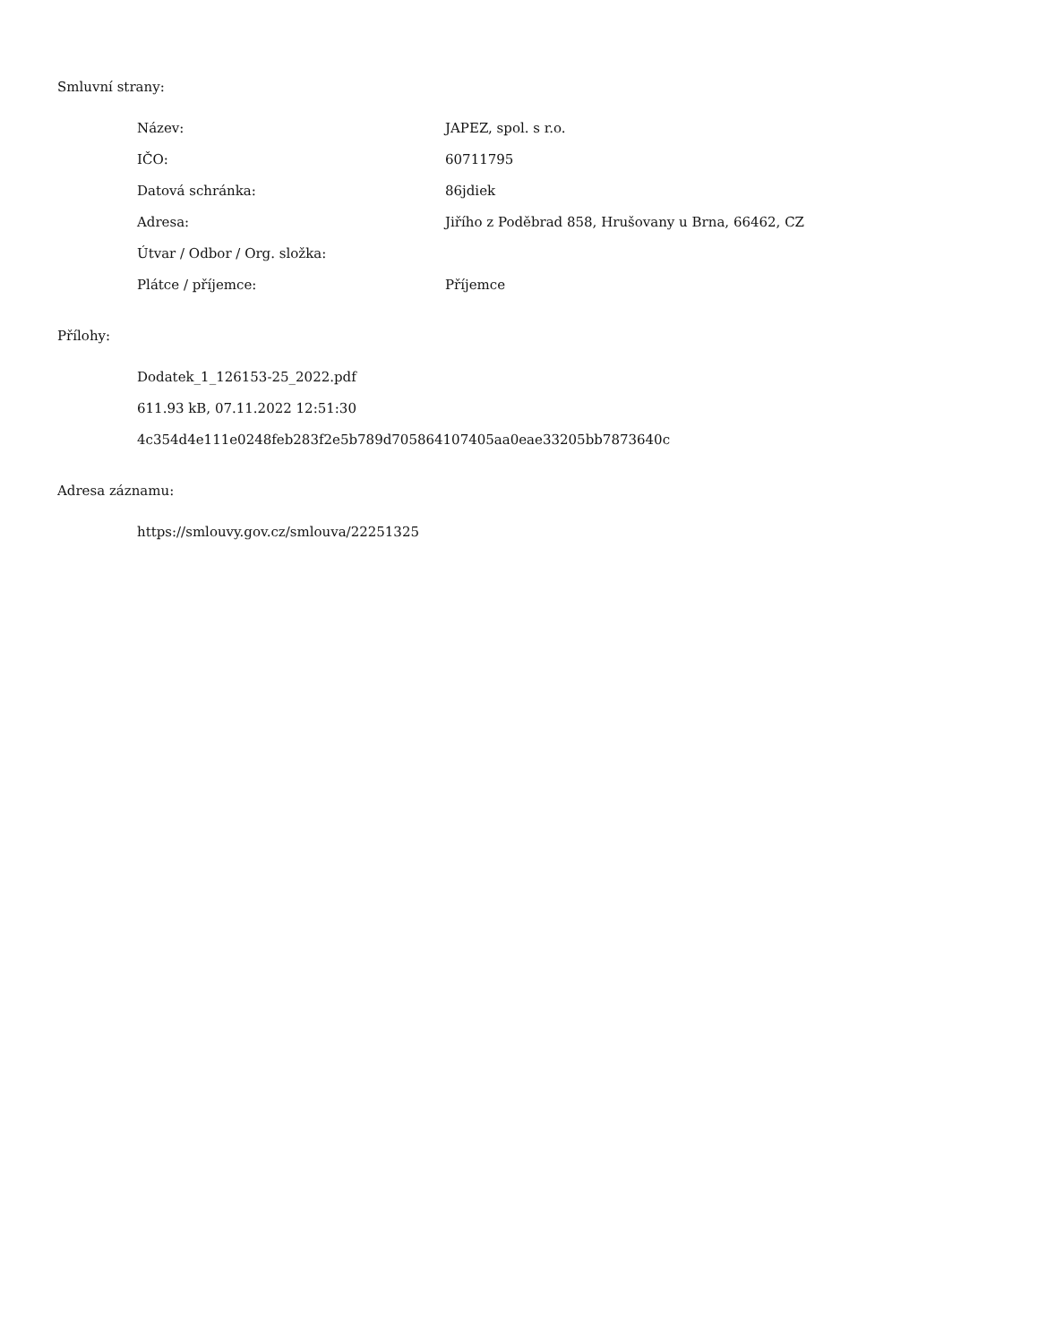Smluvní strany:
| Název: | JAPEZ, spol. s r.o. |
| IČO: | 60711795 |
| Datová schránka: | 86jdiek |
| Adresa: | Jiřího z Poděbrad 858, Hrušovany u Brna, 66462, CZ |
| Útvar / Odbor / Org. složka: | |
| Plátce / příjemce: | Příjemce |
Přílohy:
Dodatek_1_126153-25_2022.pdf
611.93 kB, 07.11.2022 12:51:30
4c354d4e111e0248feb283f2e5b789d705864107405aa0eae33205bb7873640c
Adresa záznamu:
https://smlouvy.gov.cz/smlouva/22251325